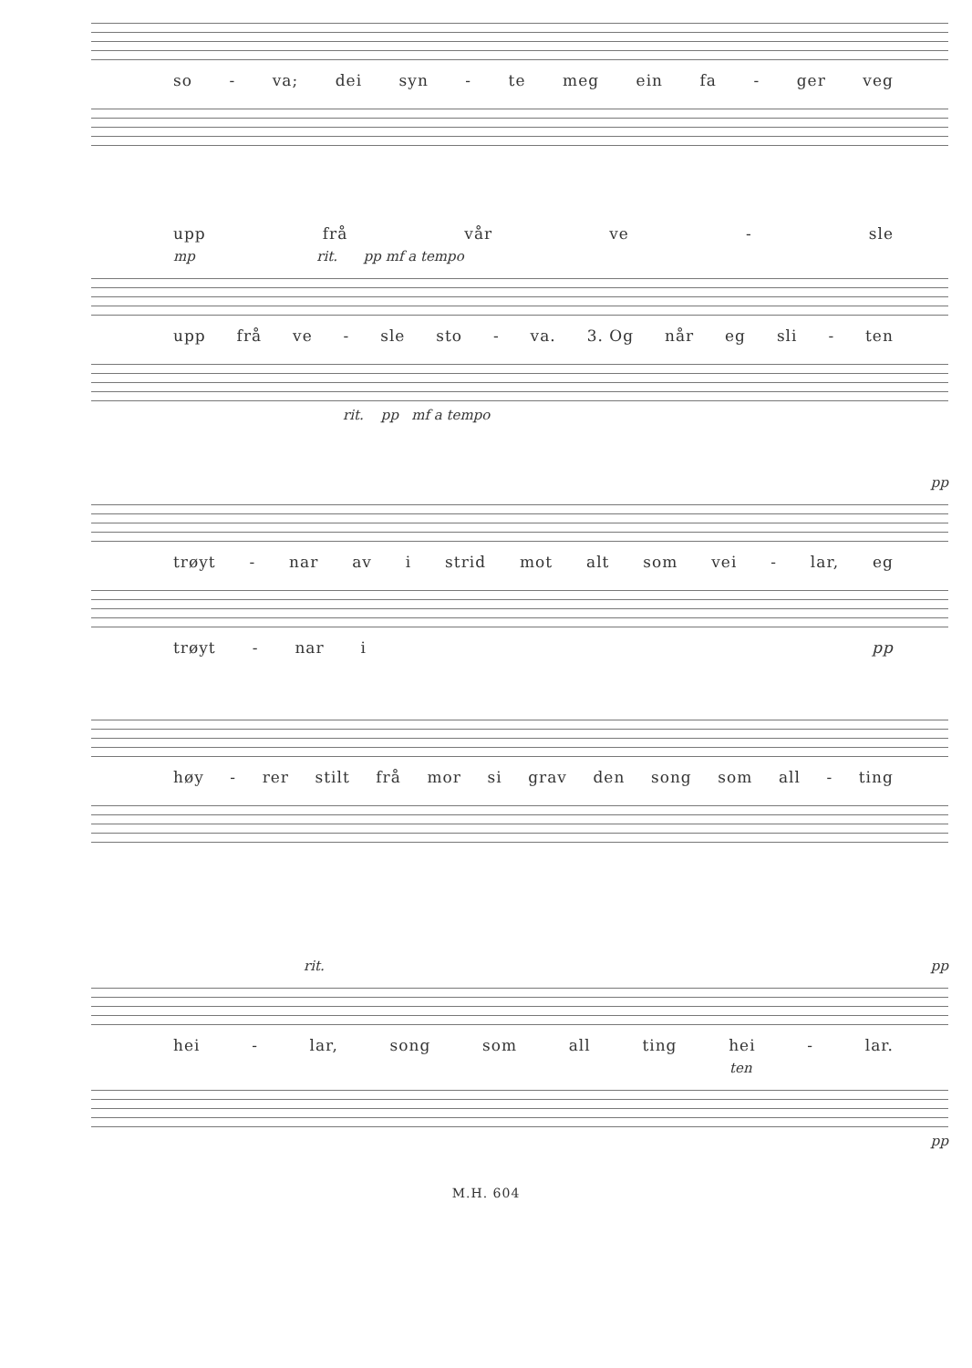so - va; dei syn - te meg ein fa - ger veg
upp frå vår ve - sle
mp rit. pp mf a tempo
upp frå ve - sle sto - va. 3. Og når eg sli - ten
rit. pp mf a tempo
pp
trøyt - nar av i strid mot alt som vei - lar, eg
trøyt - nar i pp
høy - rer stilt frå mor si grav den song som all - ting
rit. pp
hei - lar, song som all ting hei - lar.
ten
pp
M.H. 604